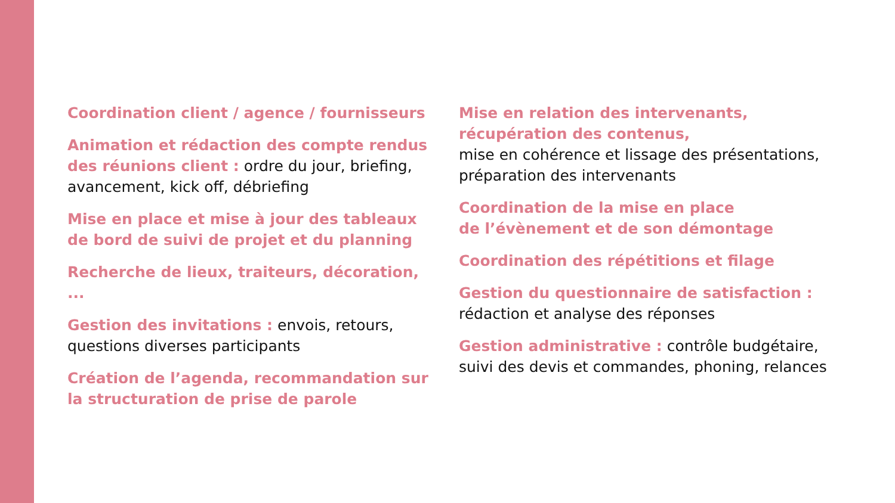Coordination client / agence / fournisseurs
Animation et rédaction des compte rendus des réunions client : ordre du jour, briefing, avancement, kick off, débriefing
Mise en place et mise à jour des tableaux de bord de suivi de projet et du planning
Recherche de lieux, traiteurs, décoration, ...
Gestion des invitations : envois, retours, questions diverses participants
Création de l’agenda, recommandation sur la structuration de prise de parole
Mise en relation des intervenants,
récupération des contenus,
mise en cohérence et lissage des présentations, préparation des intervenants
Coordination de la mise en place
de l’évènement et de son démontage
Coordination des répétitions et filage
Gestion du questionnaire de satisfaction :
rédaction et analyse des réponses
Gestion administrative : contrôle budgétaire, suivi des devis et commandes, phoning, relances